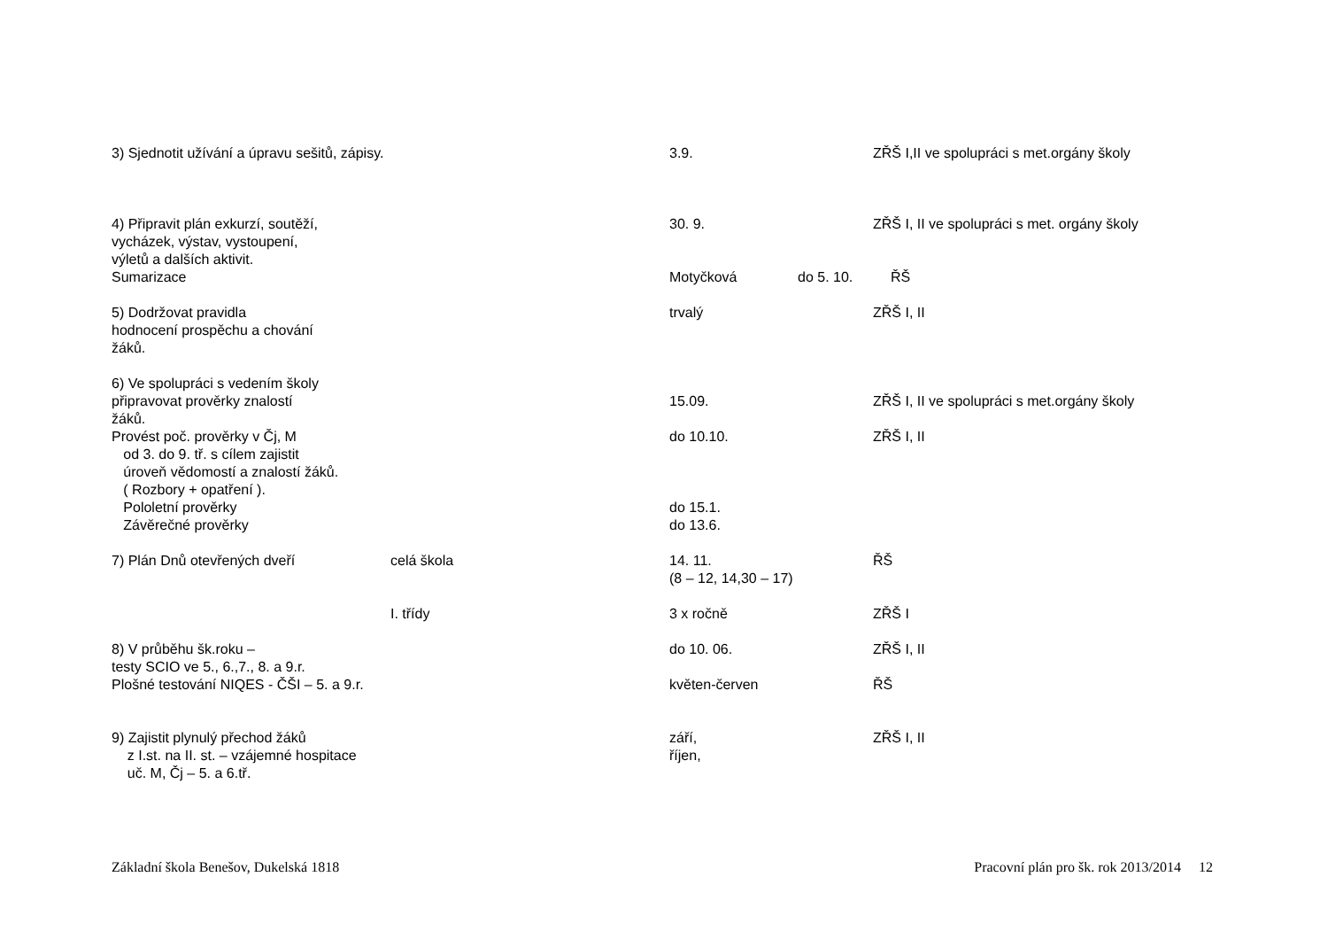3) Sjednotit užívání a úpravu sešitů, zápisy. 3.9. ZŘŠ I,II ve spolupráci s met.orgány školy
4) Připravit plán exkurzí, soutěží, 30. 9. ZŘŠ I, II ve spolupráci s met. orgány školy
vycházek, výstav, vystoupení,
výletů a dalších aktivit.
Sumarizace Motyčková do 5. 10. ŘŠ
5) Dodržovat pravidla trvalý ZŘŠ I, II
hodnocení prospěchu a chování
žáků.
6) Ve spolupráci s vedením školy
připravovat prověrky znalostí 15.09. ZŘŠ I, II ve spolupráci s met.orgány školy
žáků.
Provést poč. prověrky v Čj, M do 10.10. ZŘŠ I, II
od 3. do 9. tř. s cílem zajistit
úroveň vědomostí a znalostí žáků.
( Rozbory + opatření ).
Pololetní prověrky do 15.1.
Závěrečné prověrky do 13.6.
7) Plán Dnů otevřených dveří celá škola 14. 11.
(8 – 12, 14,30 – 17)
ŘŠ
I. třídy 3 x ročně ZŘŠ I
8) V průběhu šk.roku – do 10. 06. ZŘŠ I, II
testy SCIO ve 5., 6.,7., 8. a 9.r.
Plošné testování NIQES - ČŠI – 5. a 9.r. květen-červen ŘŠ
9) Zajistit plynulý přechod žáků září, ZŘŠ I, II
z I.st. na II. st. – vzájemné hospitace říjen,
uč. M, Čj – 5. a 6.tř.
Základní škola Benešov, Dukelská 1818 Pracovní plán pro šk. rok 2013/2014 12